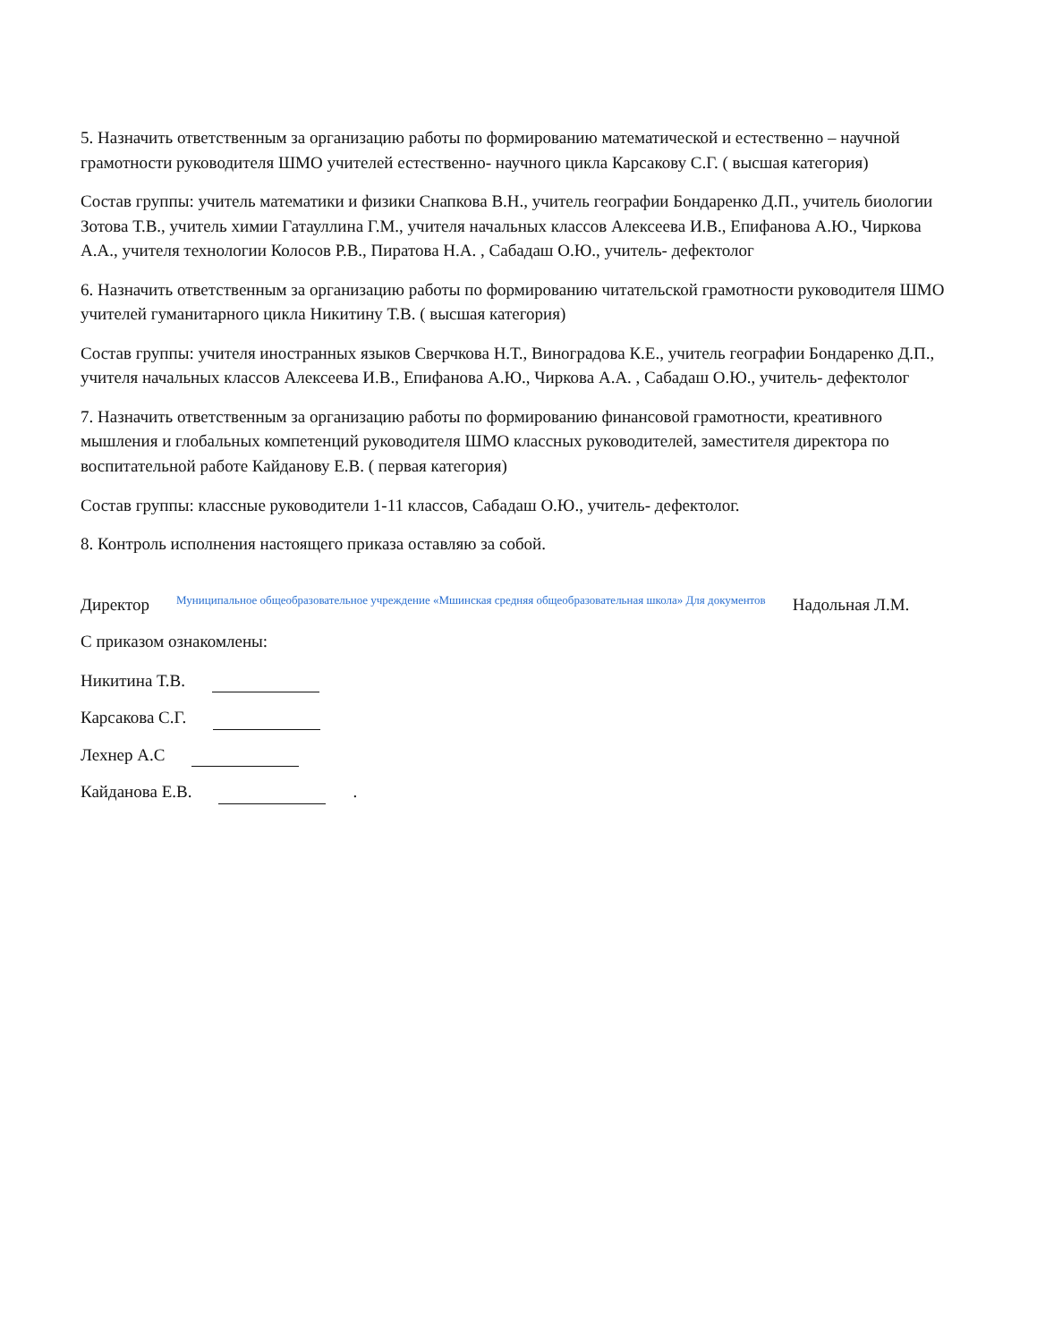5. Назначить ответственным за организацию работы по формированию математической и естественно – научной грамотности руководителя ШМО учителей естественно- научного цикла Карсакову С.Г. ( высшая категория)
Состав группы: учитель математики и физики Снапкова В.Н., учитель географии Бондаренко Д.П., учитель биологии Зотова Т.В., учитель химии Гатауллина Г.М., учителя начальных классов Алексеева И.В., Епифанова А.Ю., Чиркова А.А., учителя технологии Колосов Р.В., Пиратова Н.А. , Сабадаш О.Ю., учитель- дефектолог
6. Назначить ответственным за организацию работы по формированию читательской грамотности руководителя ШМО учителей гуманитарного цикла Никитину Т.В. ( высшая категория)
Состав группы: учителя иностранных языков Сверчкова Н.Т., Виноградова К.Е., учитель географии Бондаренко Д.П., учителя начальных классов Алексеева И.В., Епифанова А.Ю., Чиркова А.А. , Сабадаш О.Ю., учитель- дефектолог
7. Назначить ответственным за организацию работы по формированию финансовой грамотности, креативного мышления и глобальных компетенций руководителя ШМО классных руководителей, заместителя директора по воспитательной работе Кайданову Е.В. ( первая категория)
Состав группы: классные руководители 1-11 классов, Сабадаш О.Ю., учитель- дефектолог.
8. Контроль исполнения настоящего приказа оставляю за собой.
Директор Муниципальное общеобразовательное учреждение «Мшинская средняя общеобразовательная школа» Для документов Надольная Л.М.
С приказом ознакомлены:
Никитина Т.В.
Карсакова С.Г.
Лехнер А.С
Кайданова Е.В. .